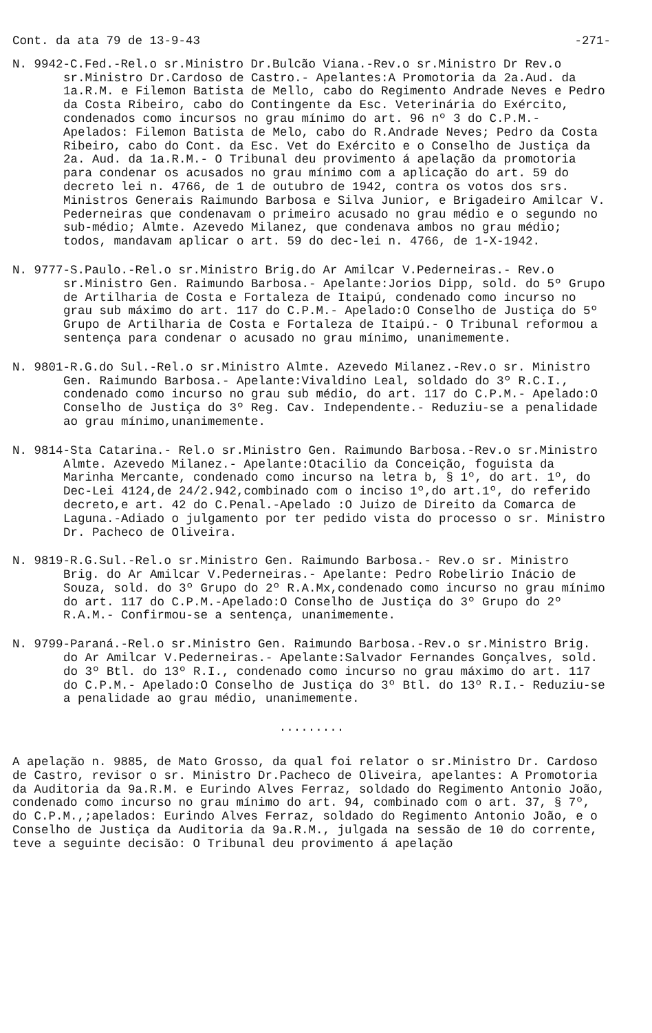Cont. da ata 79 de 13-9-43 -271-
N. 9942-C.Fed.-Rel.o sr.Ministro Dr.Bulcão Viana.-Rev.o sr.Ministro Dr Rev.o sr.Ministro Dr.Cardoso de Castro.- Apelantes:A Promotoria da 2a.Aud. da 1a.R.M. e Filemon Batista de Mello, cabo do Regimento Andrade Neves e Pedro da Costa Ribeiro, cabo do Contingente da Esc. Veterinária do Exército, condenados como incursos no grau mínimo do art. 96 nº 3 do C.P.M.- Apelados: Filemon Batista de Melo, cabo do R.Andrade Neves; Pedro da Costa Ribeiro, cabo do Cont. da Esc. Vet do Exército e o Conselho de Justiça da 2a. Aud. da 1a.R.M.- O Tribunal deu provimento á apelação da promotoria para condenar os acusados no grau mínimo com a aplicação do art. 59 do decreto lei n. 4766, de 1 de outubro de 1942, contra os votos dos srs. Ministros Generais Raimundo Barbosa e Silva Junior, e Brigadeiro Amilcar V. Pederneiras que condenavam o primeiro acusado no grau médio e o segundo no sub-médio; Almte. Azevedo Milanez, que condenava ambos no grau médio; todos, mandavam aplicar o art. 59 do dec-lei n. 4766, de 1-X-1942.
N. 9777-S.Paulo.-Rel.o sr.Ministro Brig.do Ar Amilcar V.Pederneiras.- Rev.o sr.Ministro Gen. Raimundo Barbosa.- Apelante:Jorios Dipp, sold. do 5º Grupo de Artilharia de Costa e Fortaleza de Itaipú, condenado como incurso no grau sub máximo do art. 117 do C.P.M.- Apelado:O Conselho de Justiça do 5º Grupo de Artilharia de Costa e Fortaleza de Itaipú.- O Tribunal reformou a sentença para condenar o acusado no grau mínimo, unanimemente.
N. 9801-R.G.do Sul.-Rel.o sr.Ministro Almte. Azevedo Milanez.-Rev.o sr. Ministro Gen. Raimundo Barbosa.- Apelante:Vivaldino Leal, soldado do 3º R.C.I., condenado como incurso no grau sub médio, do art. 117 do C.P.M.- Apelado:O Conselho de Justiça do 3º Reg. Cav. Independente.- Reduziu-se a penalidade ao grau mínimo,unanimemente.
N. 9814-Sta Catarina.- Rel.o sr.Ministro Gen. Raimundo Barbosa.-Rev.o sr.Ministro Almte. Azevedo Milanez.- Apelante:Otacilio da Conceição, foguista da Marinha Mercante, condenado como incurso na letra b, § 1º, do art. 1º, do Dec-Lei 4124,de 24/2.942,combinado com o inciso 1º,do art.1º, do referido decreto,e art. 42 do C.Penal.-Apelado :O Juizo de Direito da Comarca de Laguna.-Adiado o julgamento por ter pedido vista do processo o sr. Ministro Dr. Pacheco de Oliveira.
N. 9819-R.G.Sul.-Rel.o sr.Ministro Gen. Raimundo Barbosa.- Rev.o sr. Ministro Brig. do Ar Amilcar V.Pederneiras.- Apelante: Pedro Robelirio Inácio de Souza, sold. do 3º Grupo do 2º R.A.Mx,condenado como incurso no grau mínimo do art. 117 do C.P.M.-Apelado:O Conselho de Justiça do 3º Grupo do 2º R.A.M.- Confirmou-se a sentença, unanimemente.
N. 9799-Paraná.-Rel.o sr.Ministro Gen. Raimundo Barbosa.-Rev.o sr.Ministro Brig. do Ar Amilcar V.Pederneiras.- Apelante:Salvador Fernandes Gonçalves, sold. do 3º Btl. do 13º R.I., condenado como incurso no grau máximo do art. 117 do C.P.M.- Apelado:O Conselho de Justiça do 3º Btl. do 13º R.I.- Reduziu-se a penalidade ao grau médio, unanimemente.
.........
A apelação n. 9885, de Mato Grosso, da qual foi relator o sr.Ministro Dr. Cardoso de Castro, revisor o sr. Ministro Dr.Pacheco de Oliveira, apelantes: A Promotoria da Auditoria da 9a.R.M. e Eurindo Alves Ferraz, soldado do Regimento Antonio João, condenado como incurso no grau mínimo do art. 94, combinado com o art. 37, § 7º, do C.P.M.,;apelados: Eurindo Alves Ferraz, soldado do Regimento Antonio João, e o Conselho de Justiça da Auditoria da 9a.R.M., julgada na sessão de 10 do corrente, teve a seguinte decisão: O Tribunal deu provimento á apelação